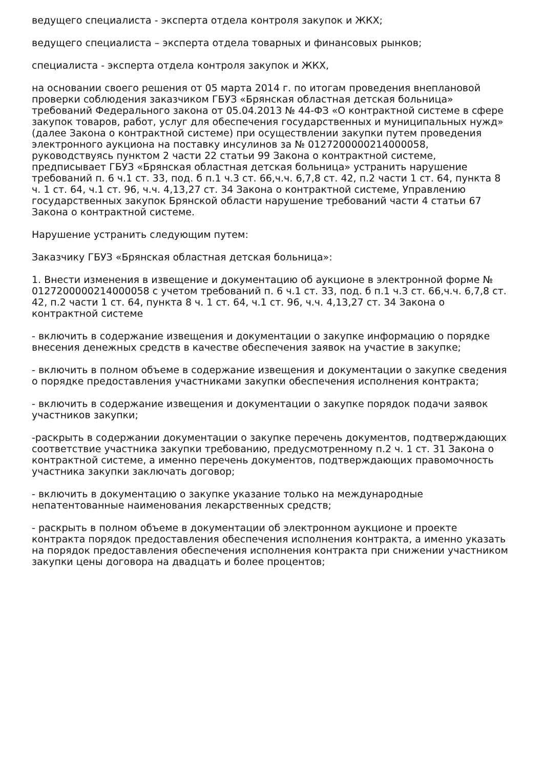ведущего специалиста - эксперта отдела контроля закупок и ЖКХ;
ведущего специалиста – эксперта отдела товарных и финансовых рынков;
специалиста - эксперта отдела контроля закупок и ЖКХ,
на основании своего решения от 05 марта 2014 г. по итогам проведения внеплановой проверки соблюдения заказчиком ГБУЗ «Брянская областная детская больница» требований Федерального закона от 05.04.2013 № 44-ФЗ «О контрактной системе в сфере закупок товаров, работ, услуг для обеспечения государственных и муниципальных нужд» (далее Закона о контрактной системе) при осуществлении закупки путем проведения электронного аукциона на поставку инсулинов за № 0127200000214000058, руководствуясь пунктом 2 части 22 статьи 99 Закона о контрактной системе, предписывает ГБУЗ «Брянская областная детская больница» устранить нарушение требований п. 6 ч.1 ст. 33, под. б п.1 ч.3 ст. 66,ч.ч. 6,7,8 ст. 42, п.2 части 1 ст. 64, пункта 8 ч. 1 ст. 64, ч.1 ст. 96, ч.ч. 4,13,27 ст. 34 Закона о контрактной системе, Управлению государственных закупок Брянской области нарушение требований части 4 статьи 67 Закона о контрактной системе.
Нарушение устранить следующим путем:
Заказчику ГБУЗ «Брянская областная детская больница»:
1. Внести изменения в извещение и документацию об аукционе в электронной форме № 0127200000214000058 с учетом требований п. 6 ч.1 ст. 33, под. б п.1 ч.3 ст. 66,ч.ч. 6,7,8 ст. 42, п.2 части 1 ст. 64, пункта 8 ч. 1 ст. 64, ч.1 ст. 96, ч.ч. 4,13,27 ст. 34 Закона о контрактной системе
- включить в содержание извещения и документации о закупке информацию о порядке внесения денежных средств в качестве обеспечения заявок на участие в закупке;
- включить в полном объеме в содержание извещения и документации о закупке сведения о порядке предоставления участниками закупки обеспечения исполнения контракта;
- включить в содержание извещения и документации о закупке порядок подачи заявок участников закупки;
-раскрыть в содержании документации о закупке перечень документов, подтверждающих соответствие участника закупки требованию, предусмотренному п.2 ч. 1 ст. 31 Закона о контрактной системе, а именно перечень документов, подтверждающих правомочность участника закупки заключать договор;
- включить в документацию о закупке указание только на международные непатентованные наименования лекарственных средств;
- раскрыть в полном объеме в документации об электронном аукционе и проекте контракта порядок предоставления обеспечения исполнения контракта, а именно указать на порядок предоставления обеспечения исполнения контракта при снижении участником закупки цены договора на двадцать и более процентов;